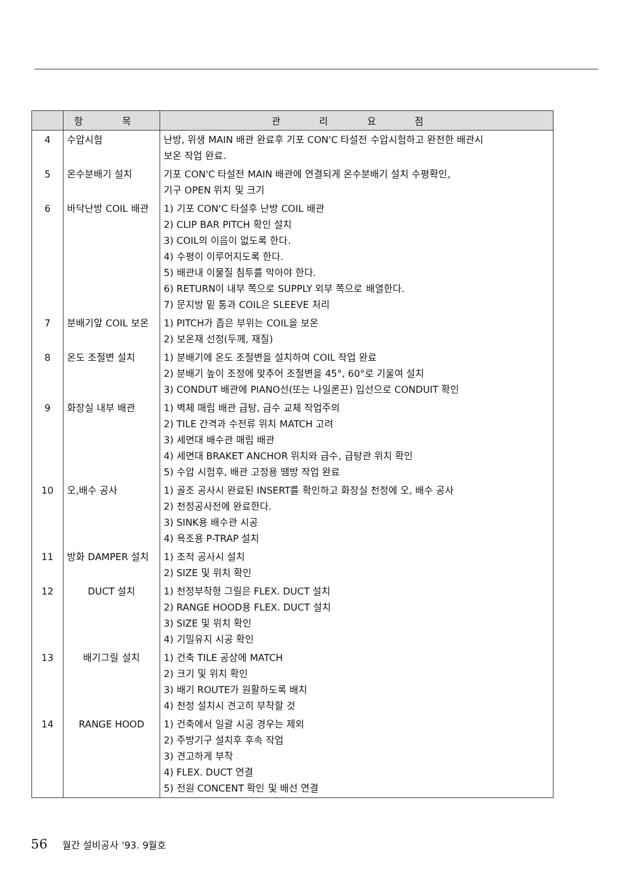| | 항 목 | 관 리 요 점 |
| --- | --- | --- |
| 4 | 수압시험 | 난방, 위생 MAIN 배관 완료후 기포 CON'C 타설전 수압시험하고 완전한 배관시 보온 작업 완료. |
| 5 | 온수분배기 설치 | 기포 CON'C 타설전 MAIN 배관에 연결되게 온수분배기 설치 수평확인, 기구 OPEN 위치 및 크기 |
| 6 | 바닥난방 COIL 배관 | 1) 기포 CON'C 타설후 난방 COIL 배관 2) CLIP BAR PITCH 확인 설치 3) COIL의 이음이 없도록 한다. 4) 수평이 이루어지도록 한다. 5) 배관내 이물질 침투를 막아야 한다. 6) RETURN이 내부 쪽으로 SUPPLY 외부 쪽으로 배열한다. 7) 문지방 밑 통과 COIL은 SLEEVE 처리 |
| 7 | 분배기앞 COIL 보온 | 1) PITCH가 좁은 부위는 COIL을 보온 2) 보온재 선정(두께, 재질) |
| 8 | 온도 조절변 설치 | 1) 분배기에 온도 조절변을 설치하여 COIL 작업 완료 2) 분배기 높이 조정에 맞추어 조절변을 45°, 60°로 기울여 설치 3) CONDUT 배관에 PIANO선(또는 나일론끈) 입선으로 CONDUIT 확인 |
| 9 | 화장실 내부 배관 | 1) 벽체 매립 배관 급탕, 급수 교체 작업주의 2) TILE 간격과 수전류 위치 MATCH 고려 3) 세면대 배수관 매립 배관 4) 세면대 BRAKET ANCHOR 위치와 급수, 급탕관 위치 확인 5) 수압 시험후, 배관 고정용 땜방 작업 완료 |
| 10 | 오,배수 공사 | 1) 골조 공사시 완료된 INSERT를 확인하고 화장실 천정에 오, 배수 공사 2) 천정공사전에 완료한다. 3) SINK용 배수관 시공 4) 욕조용 P-TRAP 설치 |
| 11 | 방화 DAMPER 설치 | 1) 조적 공사시 설치 2) SIZE 및 위치 확인 |
| 12 | DUCT 설치 | 1) 천정부착형 그릴은 FLEX. DUCT 설치 2) RANGE HOOD용 FLEX. DUCT 설치 3) SIZE 및 위치 확인 4) 기밀유지 시공 확인 |
| 13 | 배기그릴 설치 | 1) 건축 TILE 공상에 MATCH 2) 크기 및 위치 확인 3) 배기 ROUTE가 원활하도록 배치 4) 천정 설치시 견고히 부착할 것 |
| 14 | RANGE HOOD | 1) 건축에서 일괄 시공 경우는 제외 2) 주방기구 설치후 후속 작업 3) 견고하게 부착 4) FLEX. DUCT 연결 5) 전원 CONCENT 확인 및 배선 연결 |
56 월간 설비공사 '93. 9월호